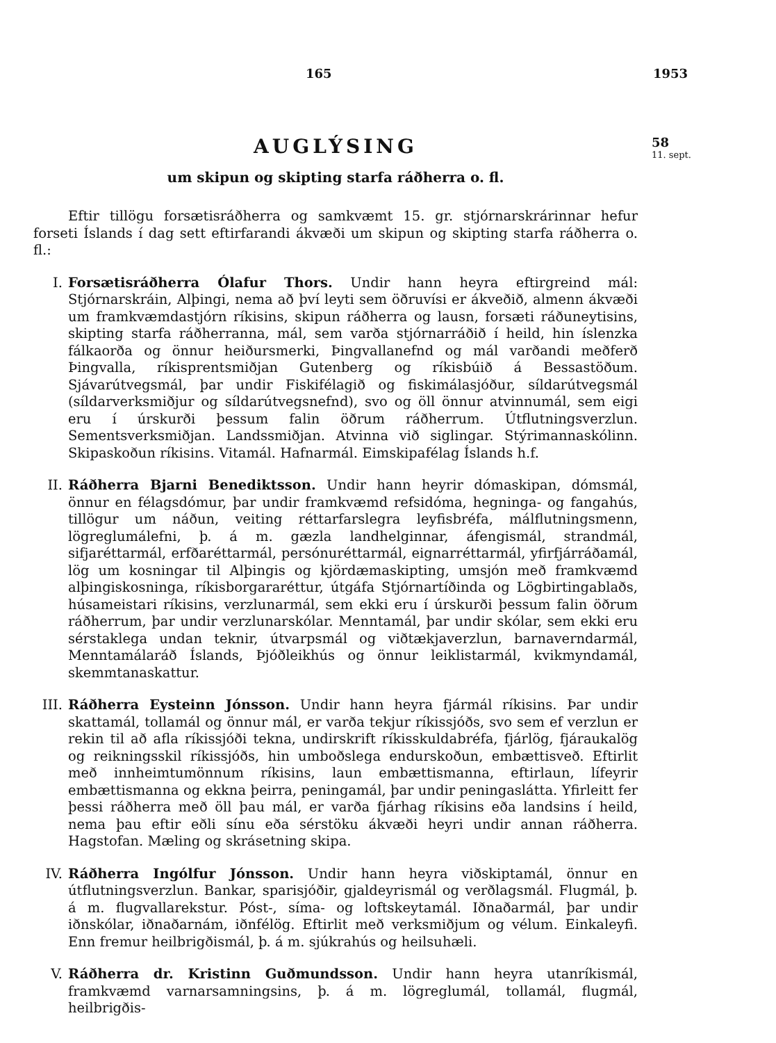165 1953
AUGLÝSING
um skipun og skipting starfa ráðherra o. fl.
58
11. sept.
Eftir tillögu forsætisráðherra og samkvæmt 15. gr. stjórnarskrárinnar hefur forseti Íslands í dag sett eftirfarandi ákvæði um skipun og skipting starfa ráðherra o. fl.:
I. Forsætisráðherra Ólafur Thors. Undir hann heyra eftirgreind mál: Stjórnarskráin, Alþingi, nema að því leyti sem öðruvísi er ákveðið, almenn ákvæði um framkvæmdastjórn ríkisins, skipun ráðherra og lausn, forsæti ráðuneytisins, skipting starfa ráðherranna, mál, sem varða stjórnarráðið í heild, hin íslenzka fálkaorða og önnur heiðursmerki, Þingvallanefnd og mál varðandi meðferð Þingvalla, ríkisprentsmiðjan Gutenberg og ríkisbúið á Bessastöðum. Sjávarútvegsmál, þar undir Fiskifélagið og fiskimálasjóður, síldarútvegsmál (síldarverksmiðjur og síldarútvegsnefnd), svo og öll önnur atvinnumál, sem eigi eru í úrskurði þessum falin öðrum ráðherrum. Útflutningsverzlun. Sementsverksmiðjan. Landssmiðjan. Atvinna við siglingar. Stýrimannaskólinn. Skipaskoðun ríkisins. Vitamál. Hafnarmál. Eimskipafélag Íslands h.f.
II. Ráðherra Bjarni Benediktsson. Undir hann heyrir dómaskipan, dómsmál, önnur en félagsdómur, þar undir framkvæmd refsidóma, hegninga- og fangahús, tillögur um náðun, veiting réttarfarslegra leyfisbréfa, málflutningsmenn, lögreglumálefni, þ. á m. gæzla landhelginnar, áfengismál, strandmál, sifjaréttarmál, erfðaréttarmál, persónuréttarmál, eignarréttarmál, yfirfjárráðamál, lög um kosningar til Alþingis og kjördæmaskipting, umsjón með framkvæmd alþingiskosninga, ríkisborgararéttur, útgáfa Stjórnartíðinda og Lögbirtingablaðs, húsameistari ríkisins, verzlunarmál, sem ekki eru í úrskurði þessum falin öðrum ráðherrum, þar undir verzlunarskólar. Menntamál, þar undir skólar, sem ekki eru sérstaklega undan teknir, útvarpsmál og viðtækjaverzlun, barnaverndarmál, Menntamálaráð Íslands, Þjóðleikhús og önnur leiklistarmál, kvikmyndamál, skemmtanaskattur.
III.
Ráðherra Eysteinn Jónsson. Undir hann heyra fjármál ríkisins. Þar undir skattamál, tollamál og önnur mál, er varða tekjur ríkissjóðs, svo sem ef verzlun er rekin til að afla ríkissjóði tekna, undirskrift ríkisskuldabréfa, fjárlög, fjáraukalög og reikningsskil ríkissjóðs, hin umboðslega endurskoðun, embættisveð. Eftirlit með innheimtumönnum ríkisins, laun embættismanna, eftirlaun, lífeyrir embættismanna og ekkna þeirra, peningamál, þar undir peningasláttа. Yfirleitt fer þessi ráðherra með öll þau mál, er varða fjárhag ríkisins eða landsins í heild, nema þau eftir eðli sínu eða sérstöku ákvæði heyri undir annan ráðherra. Hagstofan. Mæling og skrásetning skipa.
IV. Ráðherra Ingólfur Jónsson. Undir hann heyra viðskiptamál, önnur en útflutningsverzlun. Bankar, sparisjóðir, gjaldeyrismál og verðlagsmál. Flugmál, þ. á m. flugvallarekstur. Póst-, síma- og loftskeytamál. Iðnaðarmál, þar undir iðnskólar, iðnaðarnám, iðnfélög. Eftirlit með verksmiðjum og vélum. Einkaleyfi. Enn fremur heilbrigðismál, þ. á m. sjúkrahús og heilsuhæli.
V. Ráðherra dr. Kristinn Guðmundsson. Undir hann heyra utanríkismál, framkvæmd varnarsamningsins, þ. á m. lögreglumál, tollamál, flugmál, heilbrigðis-